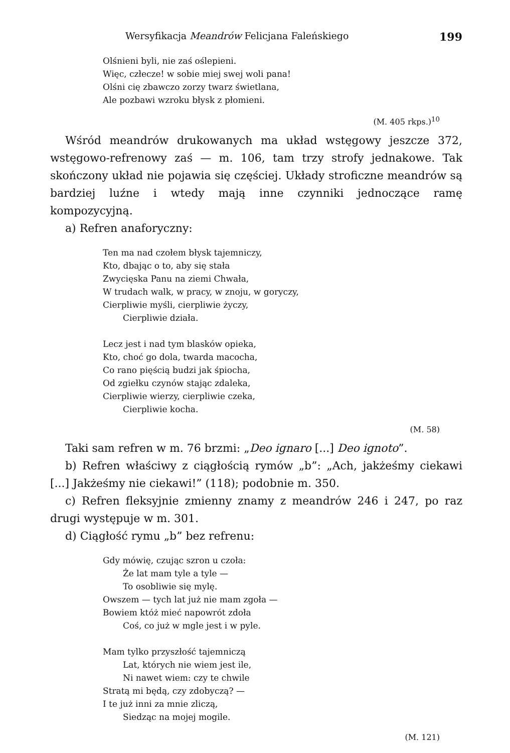Wersyfikacja Meandrów Felicjana Faleńskiego 199
Olśnieni byli, nie zaś oślepieni.
Więc, człecze! w sobie miej swej woli pana!
Olśni cię zbawczo zorzy twarz świetlana,
Ale pozbawi wzroku błysk z płomieni.
(M. 405 rkps.)<sup>10</sup>
Wśród meandrów drukowanych ma układ wstęgowy jeszcze 372, wstęgowo-refrenowy zaś — m. 106, tam trzy strofy jednakowe. Tak skończony układ nie pojawia się częściej. Układy stroficzne meandrów są bardziej luźne i wtedy mają inne czynniki jednoczące ramę kompozycyjną.
a) Refren anaforyczny:
Ten ma nad czołem błysk tajemniczy,
Kto, dbając o to, aby się stała
Zwycięska Panu na ziemi Chwała,
W trudach walk, w pracy, w znoju, w goryczy,
Cierpliwie myśli, cierpliwie życzy,
Cierpliwie działa.
Lecz jest i nad tym blasków opieka,
Kto, choć go dola, twarda macocha,
Co rano pięścią budzi jak śpiocha,
Od zgiełku czynów stając zdaleka,
Cierpliwie wierzy, cierpliwie czeka,
Cierpliwie kocha.
(M. 58)
Taki sam refren w m. 76 brzmi: „Deo ignaro [...] Deo ignoto”.
b) Refren właściwy z ciągłością rymów „b”: „Ach, jakżeśmy ciekawi [...] Jakżeśmy nie ciekawi!” (118); podobnie m. 350.
c) Refren fleksyjnie zmienny znamy z meandrów 246 i 247, po raz drugi występuje w m. 301.
d) Ciągłość rymu „b” bez refrenu:
Gdy mówię, czując szron u czoła:
Że lat mam tyle a tyle —
To osobliwie się mylę.
Owszem — tych lat już nie mam zgoła —
Bowiem któż mieć napowrót zdoła
Coś, co już w mgle jest i w pyle.
Mam tylko przyszłość tajemniczą
Lat, których nie wiem jest ile,
Ni nawet wiem: czy te chwile
Stratą mi będą, czy zdobyczą? —
I te już inni za mnie zliczą,
Siedząc na mojej mogile.
(M. 121)